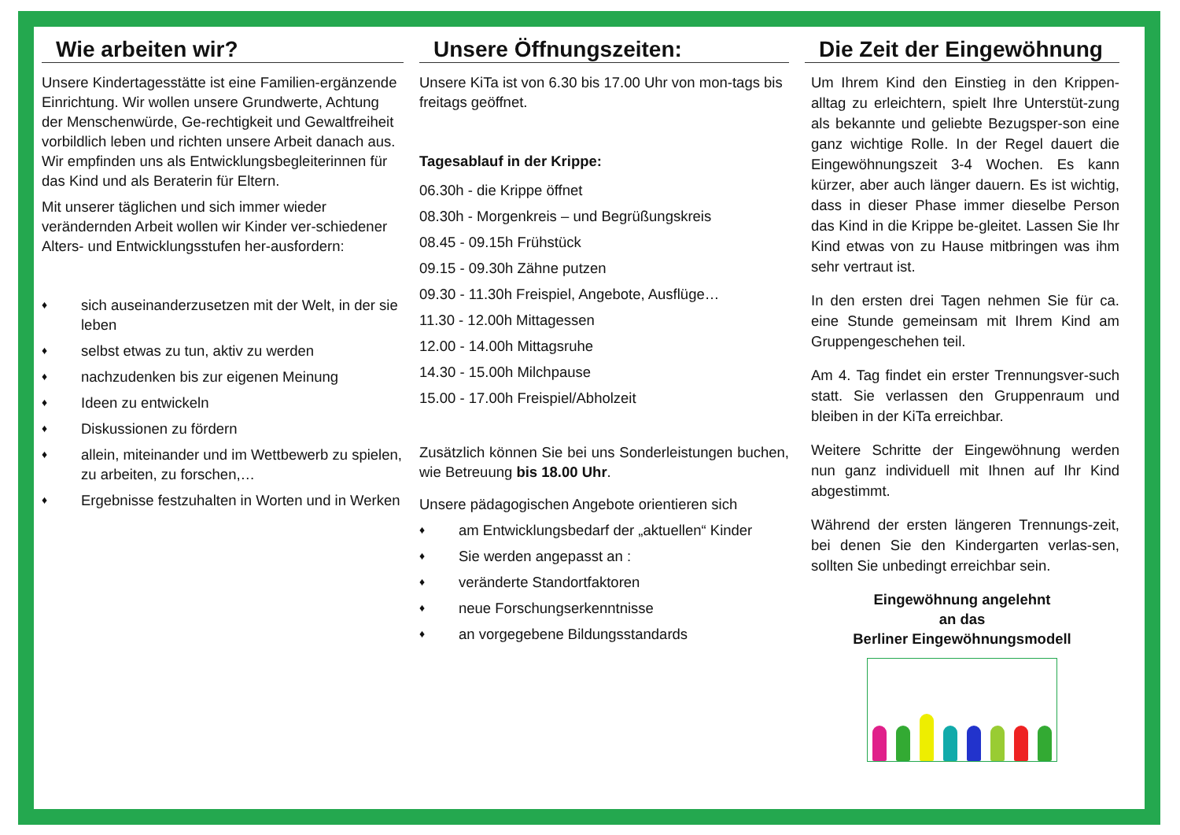Wie arbeiten wir?
Unsere Kindertagesstätte ist eine Familien-ergänzende Einrichtung. Wir wollen unsere Grundwerte, Achtung der Menschenwürde, Ge-rechtigkeit und Gewaltfreiheit vorbildlich leben und richten unsere Arbeit danach aus. Wir empfinden uns als Entwicklungsbegleiterinnen für das Kind und als Beraterin für Eltern.
Mit unserer täglichen und sich immer wieder verändernden Arbeit wollen wir Kinder ver-schiedener Alters- und Entwicklungsstufen her-ausfordern:
♦ sich auseinanderzusetzen mit der Welt, in der sie leben
♦ selbst etwas zu tun, aktiv zu werden
♦ nachzudenken bis zur eigenen Meinung
♦ Ideen zu entwickeln
♦ Diskussionen zu fördern
♦ allein, miteinander und im Wettbewerb zu spielen, zu arbeiten, zu forschen,…
♦ Ergebnisse festzuhalten in Worten und in Werken
Unsere Öffnungszeiten:
Unsere KiTa ist von 6.30 bis 17.00 Uhr von mon-tags bis freitags geöffnet.
Tagesablauf in der Krippe:
06.30h - die Krippe öffnet
08.30h - Morgenkreis – und Begrüßungskreis
08.45 - 09.15h Frühstück
09.15 - 09.30h Zähne putzen
09.30 - 11.30h Freispiel, Angebote, Ausflüge…
11.30 - 12.00h Mittagessen
12.00 - 14.00h Mittagsruhe
14.30 - 15.00h Milchpause
15.00 - 17.00h Freispiel/Abholzeit
Zusätzlich können Sie bei uns Sonderleistungen buchen, wie Betreuung bis 18.00 Uhr.
Unsere pädagogischen Angebote orientieren sich
♦ am Entwicklungsbedarf der „aktuellen“ Kinder
♦ Sie werden angepasst an :
♦ veränderte Standortfaktoren
♦ neue Forschungserkenntnisse
♦ an vorgegebene Bildungsstandards
Die Zeit der Eingewöhnung
Um Ihrem Kind den Einstieg in den Krippen-alltag zu erleichtern, spielt Ihre Unterstüt-zung als bekannte und geliebte Bezugsper-son eine ganz wichtige Rolle. In der Regel dauert die Eingewöhnungszeit 3-4 Wochen. Es kann kürzer, aber auch länger dauern. Es ist wichtig, dass in dieser Phase immer dieselbe Person das Kind in die Krippe be-gleitet. Lassen Sie Ihr Kind etwas von zu Hause mitbringen was ihm sehr vertraut ist.
In den ersten drei Tagen nehmen Sie für ca. eine Stunde gemeinsam mit Ihrem Kind am Gruppengeschehen teil.
Am 4. Tag findet ein erster Trennungsver-such statt. Sie verlassen den Gruppenraum und bleiben in der KiTa erreichbar.
Weitere Schritte der Eingewöhnung werden nun ganz individuell mit Ihnen auf Ihr Kind abgestimmt.
Während der ersten längeren Trennungs-zeit, bei denen Sie den Kindergarten verlas-sen, sollten Sie unbedingt erreichbar sein.
Eingewöhnung angelehnt
an das
Berliner Eingewöhnungsmodell